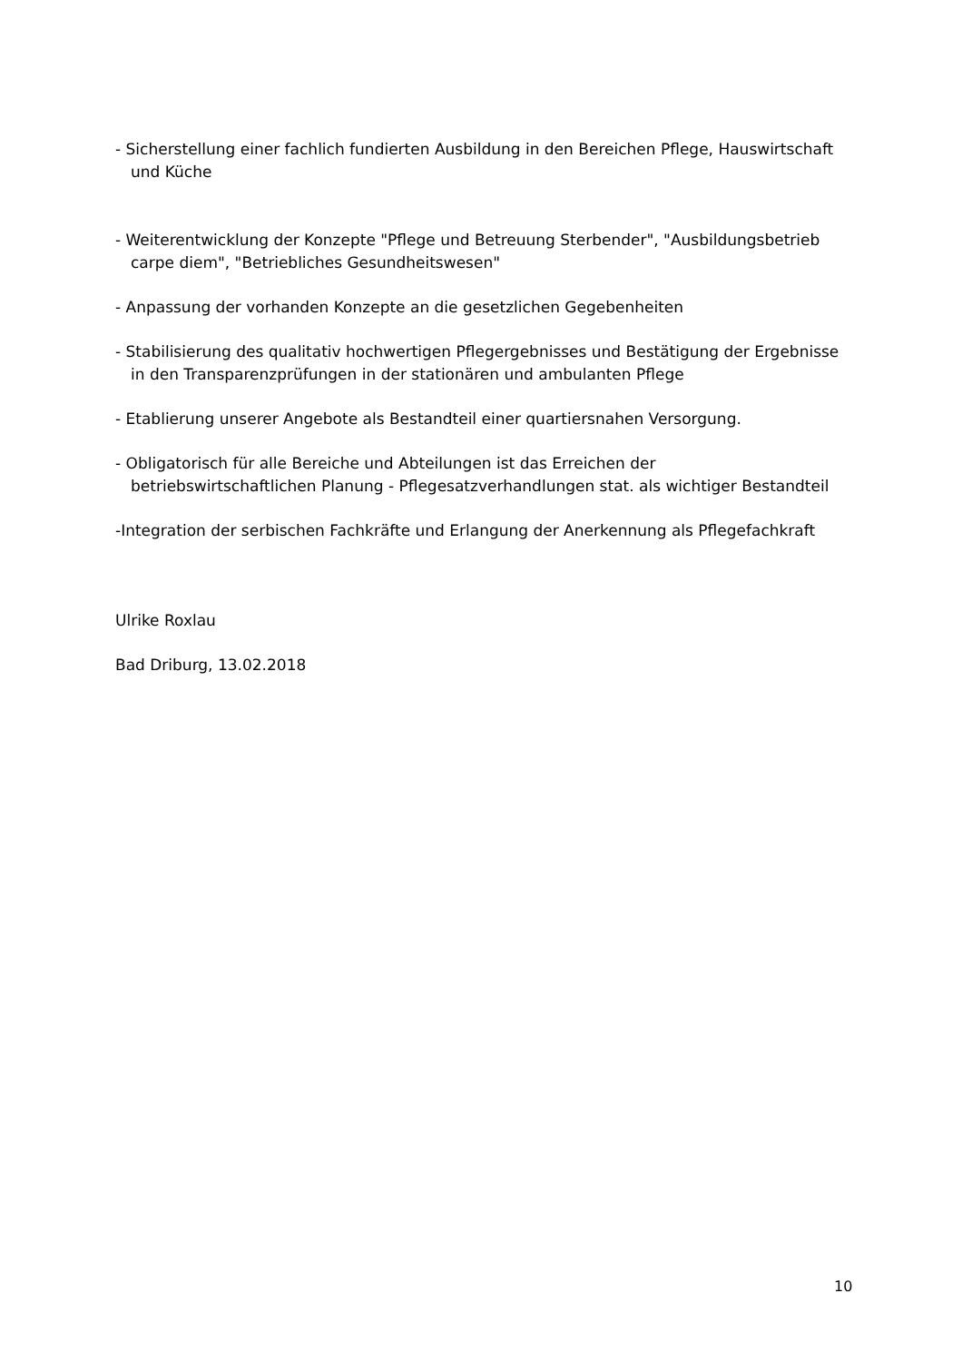- Sicherstellung einer fachlich fundierten Ausbildung in den Bereichen Pflege, Hauswirtschaft
und Küche
- Weiterentwicklung der Konzepte "Pflege und Betreuung Sterbender", "Ausbildungsbetrieb
carpe diem", "Betriebliches Gesundheitswesen"
- Anpassung der vorhanden Konzepte an die gesetzlichen Gegebenheiten
- Stabilisierung des qualitativ hochwertigen Pflegergebnisses und Bestätigung der Ergebnisse
in den Transparenzprüfungen in der stationären und ambulanten Pflege
- Etablierung unserer Angebote als Bestandteil einer quartiersnahen Versorgung.
- Obligatorisch für alle Bereiche und Abteilungen ist das Erreichen der
betriebswirtschaftlichen Planung - Pflegesatzverhandlungen stat. als wichtiger Bestandteil
-Integration der serbischen Fachkräfte und Erlangung der Anerkennung als Pflegefachkraft
Ulrike Roxlau
Bad Driburg, 13.02.2018
10